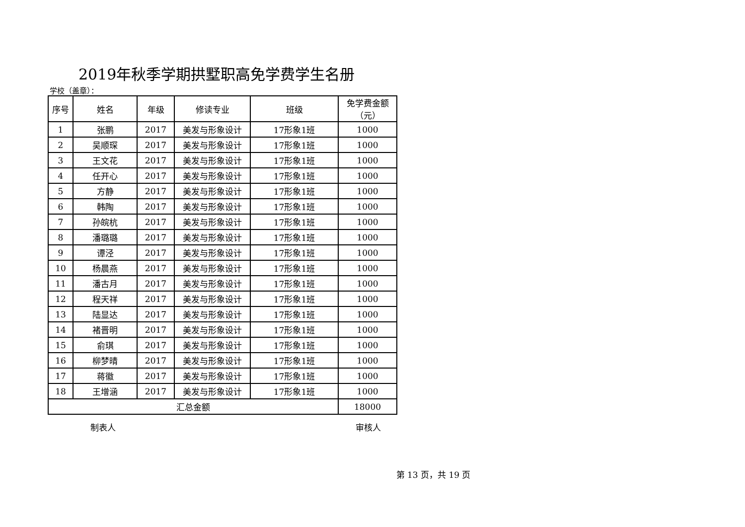2019年秋季学期拱墅职高免学费学生名册
学校（盖章）：
| 序号 | 姓名 | 年级 | 修读专业 | 班级 | 免学费金额（元） |
| --- | --- | --- | --- | --- | --- |
| 1 | 张鹏 | 2017 | 美发与形象设计 | 17形象1班 | 1000 |
| 2 | 吴顺琛 | 2017 | 美发与形象设计 | 17形象1班 | 1000 |
| 3 | 王文花 | 2017 | 美发与形象设计 | 17形象1班 | 1000 |
| 4 | 任开心 | 2017 | 美发与形象设计 | 17形象1班 | 1000 |
| 5 | 方静 | 2017 | 美发与形象设计 | 17形象1班 | 1000 |
| 6 | 韩陶 | 2017 | 美发与形象设计 | 17形象1班 | 1000 |
| 7 | 孙皖杭 | 2017 | 美发与形象设计 | 17形象1班 | 1000 |
| 8 | 潘璐璐 | 2017 | 美发与形象设计 | 17形象1班 | 1000 |
| 9 | 谭泾 | 2017 | 美发与形象设计 | 17形象1班 | 1000 |
| 10 | 杨晨燕 | 2017 | 美发与形象设计 | 17形象1班 | 1000 |
| 11 | 潘古月 | 2017 | 美发与形象设计 | 17形象1班 | 1000 |
| 12 | 程天祥 | 2017 | 美发与形象设计 | 17形象1班 | 1000 |
| 13 | 陆显达 | 2017 | 美发与形象设计 | 17形象1班 | 1000 |
| 14 | 褚晋明 | 2017 | 美发与形象设计 | 17形象1班 | 1000 |
| 15 | 俞琪 | 2017 | 美发与形象设计 | 17形象1班 | 1000 |
| 16 | 柳梦晴 | 2017 | 美发与形象设计 | 17形象1班 | 1000 |
| 17 | 蒋徽 | 2017 | 美发与形象设计 | 17形象1班 | 1000 |
| 18 | 王增涵 | 2017 | 美发与形象设计 | 17形象1班 | 1000 |
| 汇总金额 | | | | | 18000 |
制表人 审核人
第 13 页，共 19 页